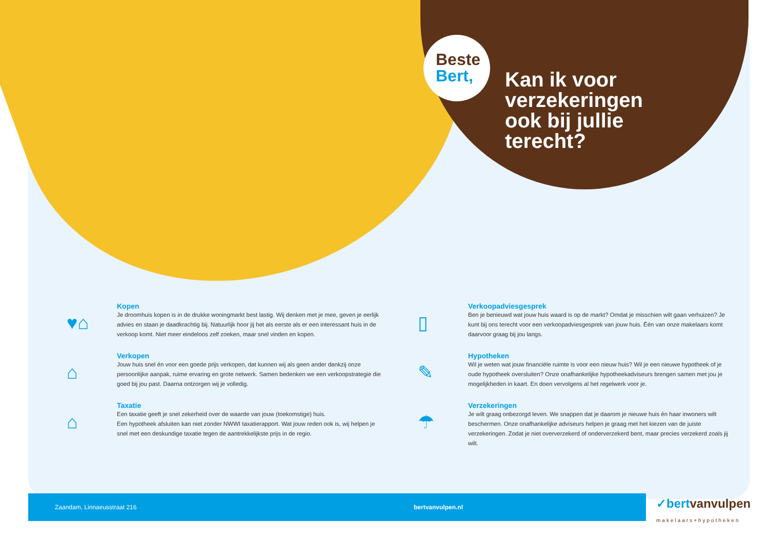Beste
Bert,
Kan ik voor
verzekeringen
ook bij jullie
terecht?
♥⌂
Kopen
Je droomhuis kopen is in de drukke woningmarkt best lastig. Wij denken met je mee, geven je eerlijk advies en staan je daadkrachtig bij. Natuurlijk hoor jij het als eerste als er een interessant huis in de verkoop komt. Niet meer eindeloos zelf zoeken, maar snel vinden en kopen.
⌂
Verkopen
Jouw huis snel én voor een goede prijs verkopen, dat kunnen wij als geen ander dankzij onze persoonlijke aanpak, ruime ervaring en grote netwerk. Samen bedenken we een verkoopstrategie die goed bij jou past. Daarna ontzorgen wij je volledig.
⌂
Taxatie
Een taxatie geeft je snel zekerheid over de waarde van jouw (toekomstige) huis.
Een hypotheek afsluiten kan niet zonder NWWI taxatierapport. Wat jouw reden ook is, wij helpen je snel met een deskundige taxatie tegen de aantrekkelijkste prijs in de regio.
▯
Verkoopadviesgesprek
Ben je benieuwd wat jouw huis waard is op de markt? Omdat je misschien wilt gaan verhuizen? Je kunt bij ons terecht voor een verkoopadviesgesprek van jouw huis. Één van onze makelaars komt daarvoor graag bij jou langs.
✎
Hypotheken
Wil je weten wat jouw financiële ruimte is voor een nieuw huis? Wil je een nieuwe hypotheek of je oude hypotheek oversluiten? Onze onafhankelijke hypotheekadviseurs brengen samen met jou je mogelijkheden in kaart. En doen vervolgens al het regelwerk voor je.
☂
Verzekeringen
Je wilt graag onbezorgd leven. We snappen dat je daarom je nieuwe huis én haar inwoners wilt beschermen. Onze onafhankelijke adviseurs helpen je graag met het kiezen van de juiste verzekeringen. Zodat je niet oververzekerd of onderverzekerd bent, maar precies verzekerd zoals jij wilt.
Zaandam, Linnaeusstraat 216 bertvanvulpen.nl
✓bertvanvulpen
makelaars+hypotheken